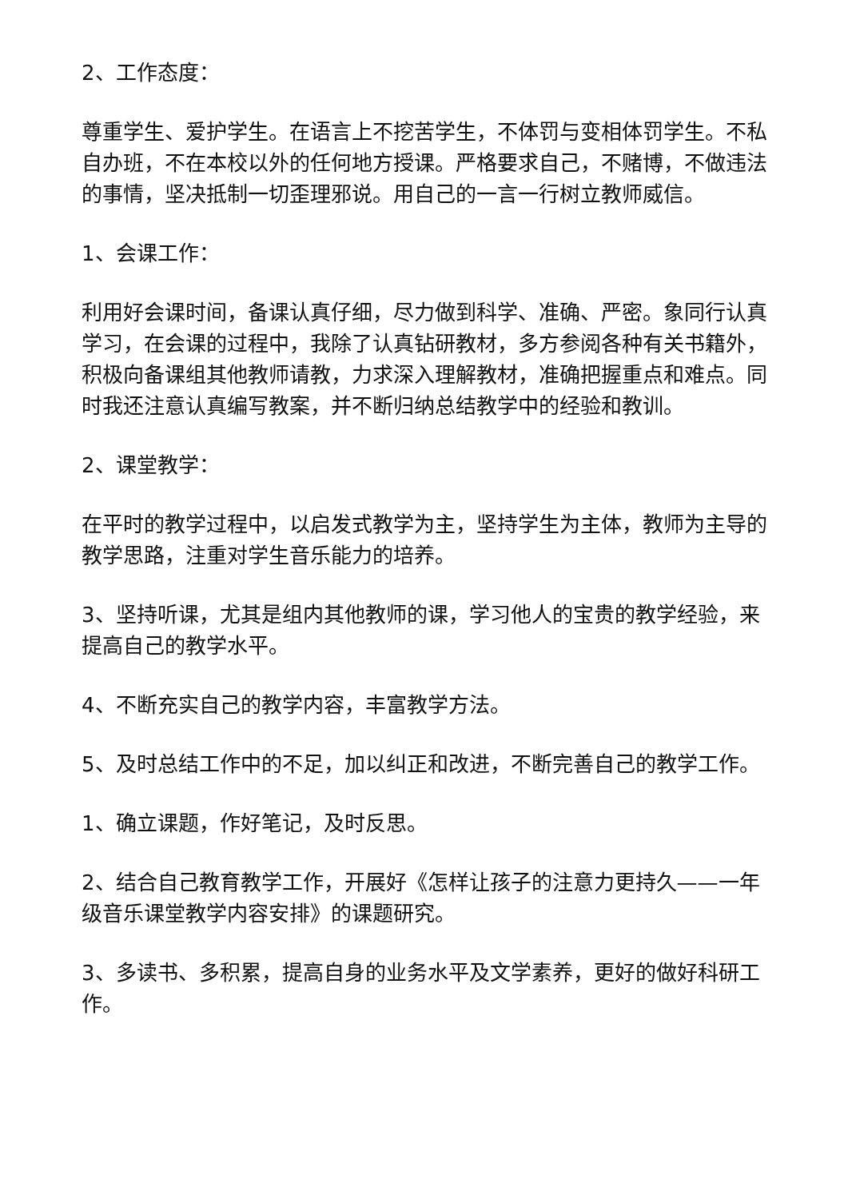2、工作态度：
尊重学生、爱护学生。在语言上不挖苦学生，不体罚与变相体罚学生。不私自办班，不在本校以外的任何地方授课。严格要求自己，不赌博，不做违法的事情，坚决抵制一切歪理邪说。用自己的一言一行树立教师威信。
1、会课工作：
利用好会课时间，备课认真仔细，尽力做到科学、准确、严密。象同行认真学习，在会课的过程中，我除了认真钻研教材，多方参阅各种有关书籍外，积极向备课组其他教师请教，力求深入理解教材，准确把握重点和难点。同时我还注意认真编写教案，并不断归纳总结教学中的经验和教训。
2、课堂教学：
在平时的教学过程中，以启发式教学为主，坚持学生为主体，教师为主导的教学思路，注重对学生音乐能力的培养。
3、坚持听课，尤其是组内其他教师的课，学习他人的宝贵的教学经验，来提高自己的教学水平。
4、不断充实自己的教学内容，丰富教学方法。
5、及时总结工作中的不足，加以纠正和改进，不断完善自己的教学工作。
1、确立课题，作好笔记，及时反思。
2、结合自己教育教学工作，开展好《怎样让孩子的注意力更持久——一年级音乐课堂教学内容安排》的课题研究。
3、多读书、多积累，提高自身的业务水平及文学素养，更好的做好科研工作。